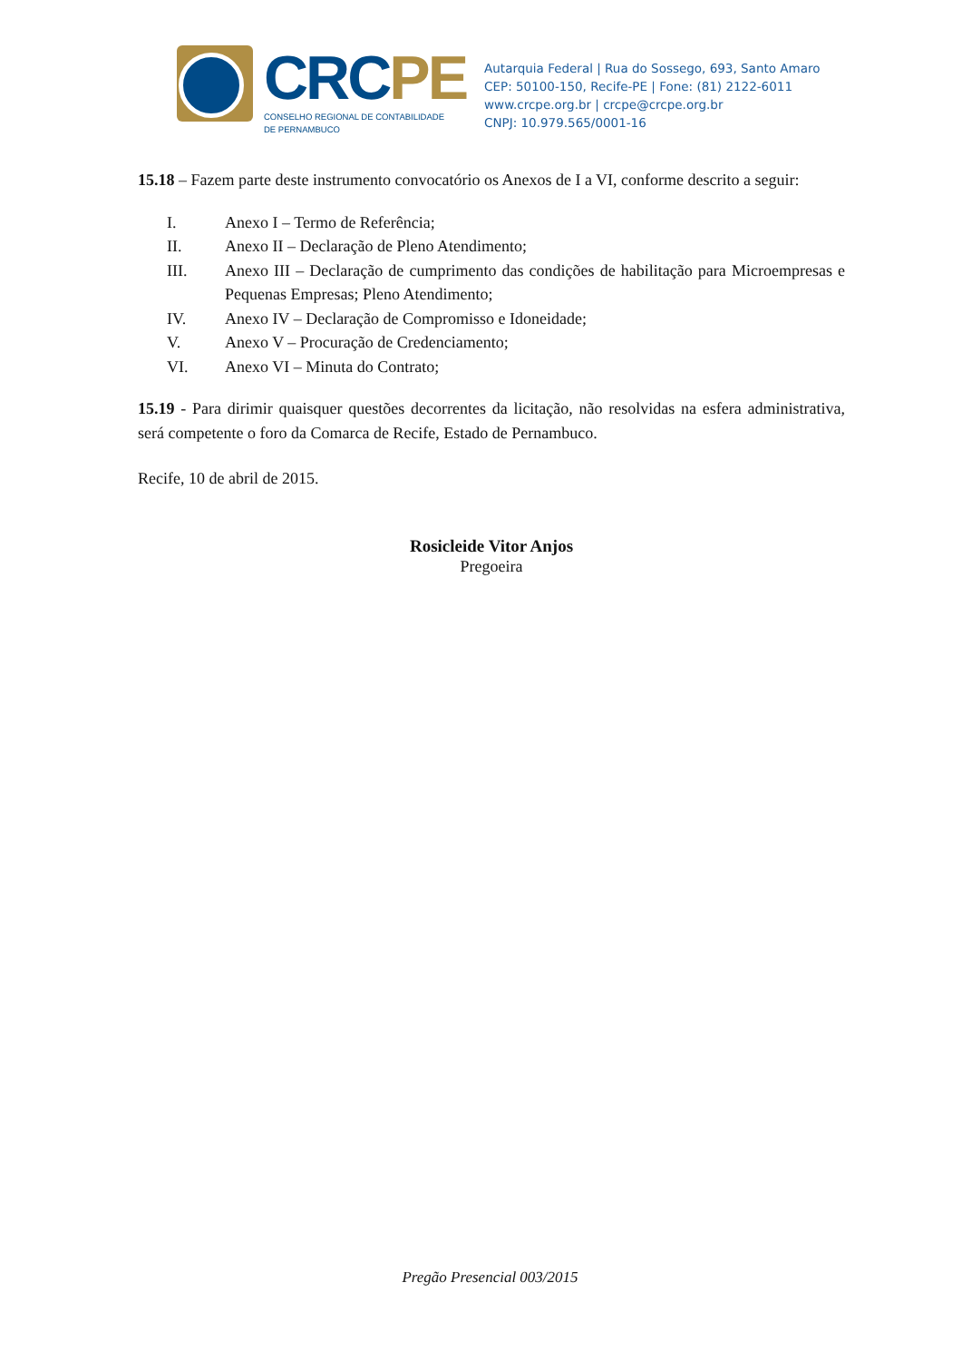CRC PE
CONSELHO REGIONAL DE CONTABILIDADE
DE PERNAMBUCO
Autarquia Federal | Rua do Sossego, 693, Santo Amaro
CEP: 50100-150, Recife-PE | Fone: (81) 2122-6011
www.crcpe.org.br | crcpe@crcpe.org.br
CNPJ: 10.979.565/0001-16
15.18 – Fazem parte deste instrumento convocatório os Anexos de I a VI, conforme descrito a seguir:
I. Anexo I – Termo de Referência;
II. Anexo II – Declaração de Pleno Atendimento;
III. Anexo III – Declaração de cumprimento das condições de habilitação para Microempresas e Pequenas Empresas; Pleno Atendimento;
IV. Anexo IV – Declaração de Compromisso e Idoneidade;
V. Anexo V – Procuração de Credenciamento;
VI. Anexo VI – Minuta do Contrato;
15.19 - Para dirimir quaisquer questões decorrentes da licitação, não resolvidas na esfera administrativa, será competente o foro da Comarca de Recife, Estado de Pernambuco.
Recife, 10 de abril de 2015.
Rosicleide Vitor Anjos
Pregoeira
Pregão Presencial 003/2015